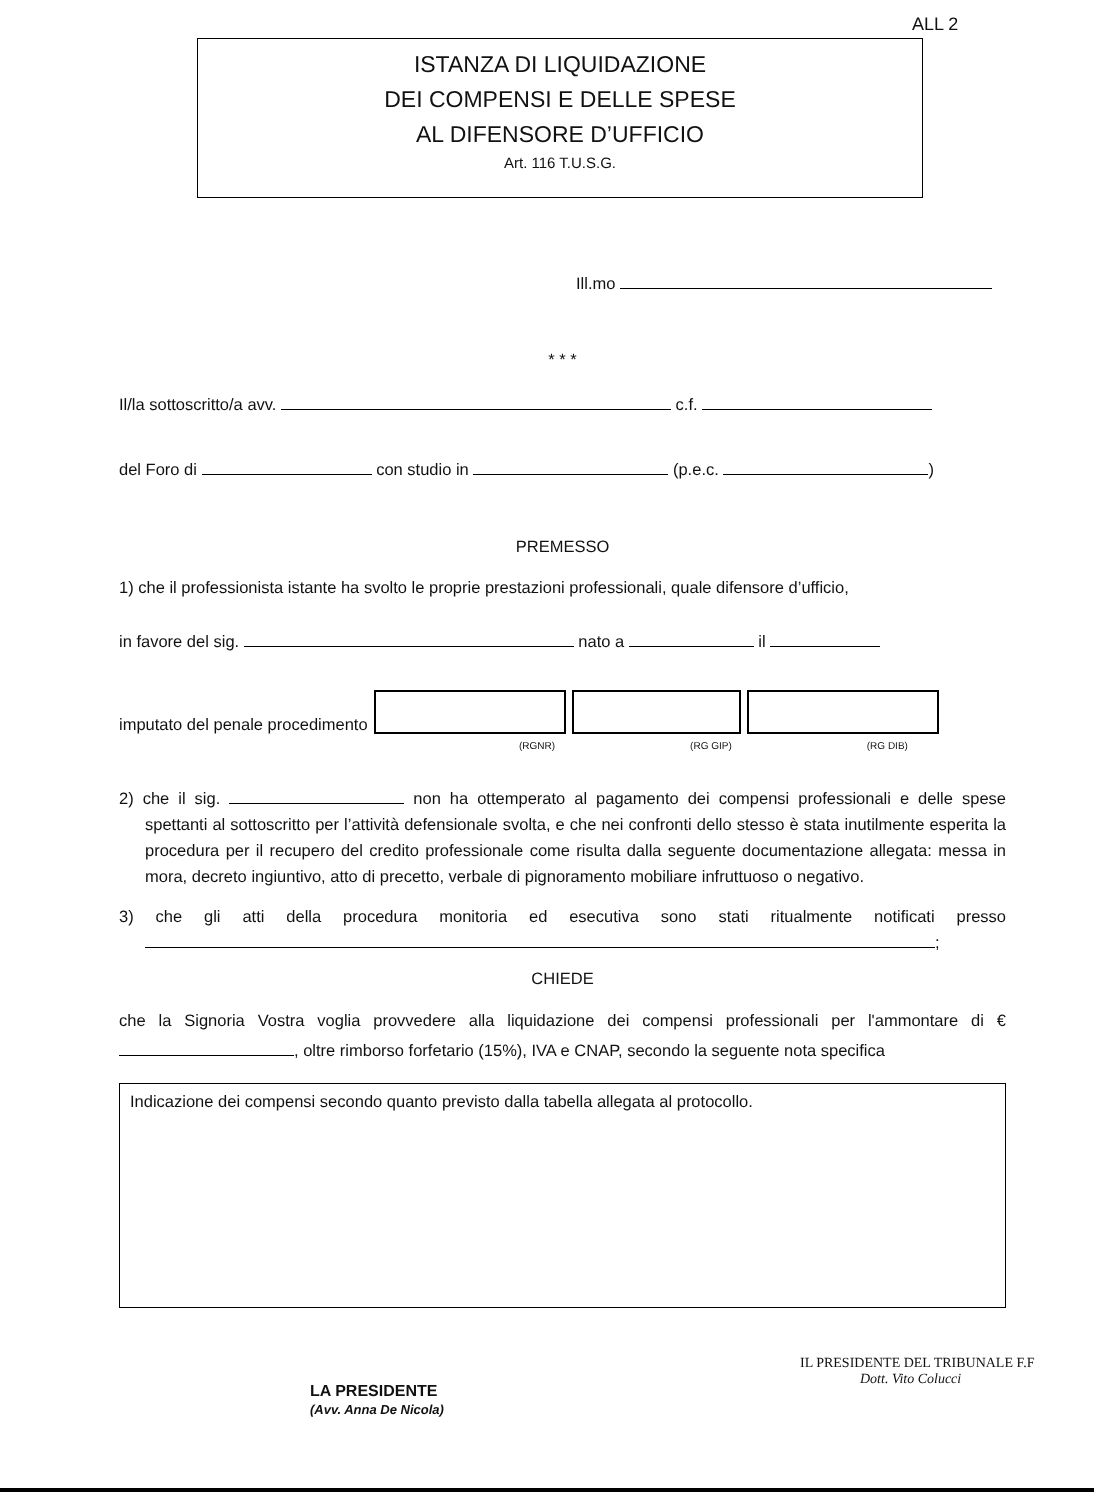ALL 2
ISTANZA DI LIQUIDAZIONE
DEI COMPENSI E DELLE SPESE
AL DIFENSORE D’UFFICIO
Art. 116 T.U.S.G.
Ill.mo
* * *
Il/la sottoscritto/a avv. c.f.
del Foro di con studio in (p.e.c. )
PREMESSO
1) che il professionista istante ha svolto le proprie prestazioni professionali, quale difensore d’ufficio,
in favore del sig. nato a il
imputato del penale procedimento
(RGNR) (RG GIP) (RG DIB)
2) che il sig. non ha ottemperato al pagamento dei compensi professionali e delle spese spettanti al sottoscritto per l’attività defensionale svolta, e che nei confronti dello stesso è stata inutilmente esperita la procedura per il recupero del credito professionale come risulta dalla seguente documentazione allegata: messa in mora, decreto ingiuntivo, atto di precetto, verbale di pignoramento mobiliare infruttuoso o negativo.
3) che gli atti della procedura monitoria ed esecutiva sono stati ritualmente notificati presso ;
CHIEDE
che la Signoria Vostra voglia provvedere alla liquidazione dei compensi professionali per l'ammontare di € , oltre rimborso forfetario (15%), IVA e CNAP, secondo la seguente nota specifica
Indicazione dei compensi secondo quanto previsto dalla tabella allegata al protocollo.
LA PRESIDENTE
(Avv. Anna De Nicola)
IL PRESIDENTE DEL TRIBUNALE F.F
Dott. Vito Colucci